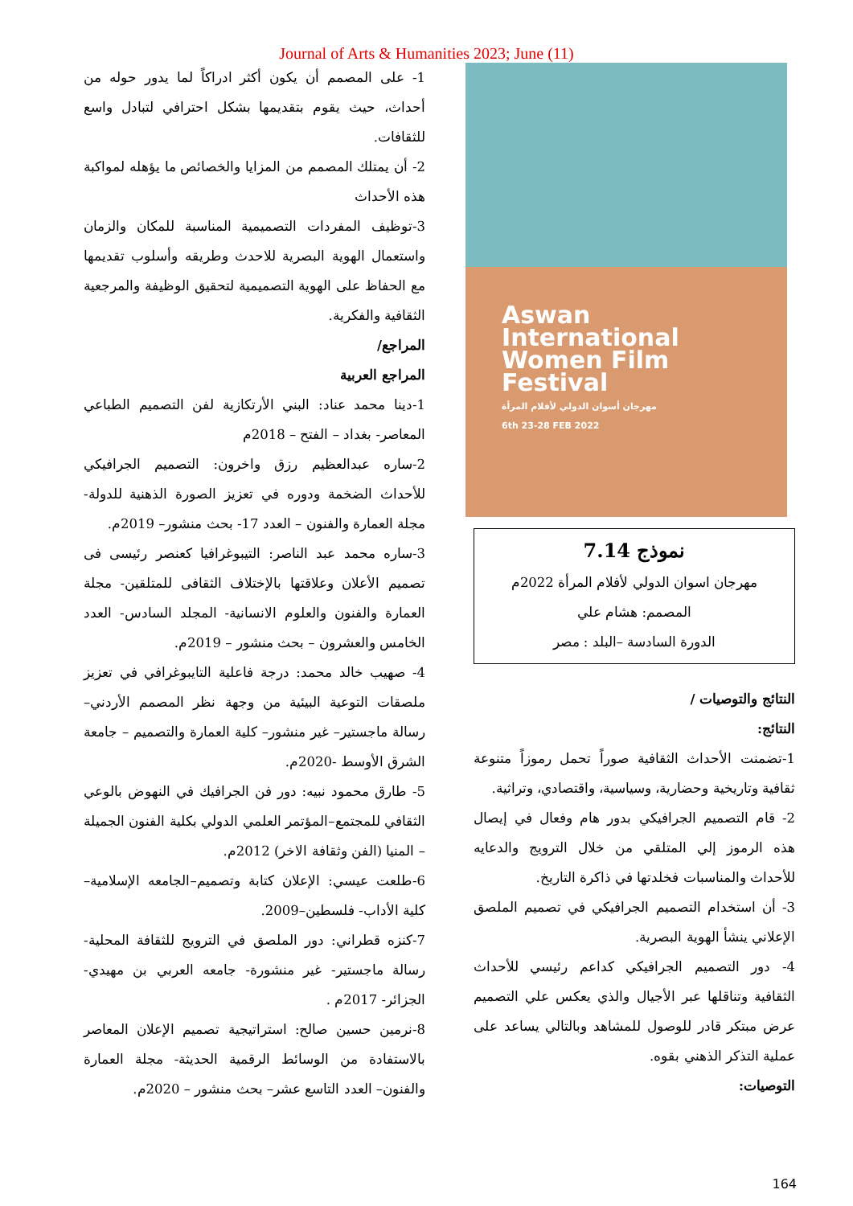Journal of Arts & Humanities 2023; June (11)
Aswan
International
Women Film
Festival
مهرجان أسوان الدولي لأفلام المرأة
6th 23-28 FEB 2022
نموذج 7.14
مهرجان اسوان الدولي لأفلام المرأة 2022م
المصمم: هشام علي
الدورة السادسة –البلد : مصر
النتائج والتوصيات /
النتائج:
1-تضمنت الأحداث الثقافية صوراً تحمل رموزاً متنوعة ثقافية وتاريخية وحضارية، وسياسية، واقتصادي، وتراثية.
2- قام التصميم الجرافيكي بدور هام وفعال في إيصال هذه الرموز إلي المتلقي من خلال الترويج والدعايه للأحداث والمناسبات فخلدتها في ذاكرة التاريخ.
3- أن استخدام التصميم الجرافيكي في تصميم الملصق الإعلاني ينشأ الهوية البصرية.
4- دور التصميم الجرافيكي كداعم رئيسي للأحداث الثقافية وتناقلها عبر الأجيال والذي يعكس علي التصميم عرض مبتكر قادر للوصول للمشاهد وبالتالي يساعد على عملية التذكر الذهني بقوه.
التوصيات:
1- على المصمم أن يكون أكثر ادراكاً لما يدور حوله من أحداث، حيث يقوم بتقديمها بشكل احترافي لتبادل واسع للثقافات.
2- أن يمتلك المصمم من المزايا والخصائص ما يؤهله لمواكبة هذه الأحداث
3-توظيف المفردات التصميمية المناسبة للمكان والزمان واستعمال الهوية البصرية للاحدث وطريقه وأسلوب تقديمها مع الحفاظ على الهوية التصميمية لتحقيق الوظيفة والمرجعية الثقافية والفكرية.
المراجع/
المراجع العربية
1-دينا محمد عناد: البني الأرتكازية لفن التصميم الطباعي المعاصر- بغداد – الفتح – 2018م
2-ساره عبدالعظيم رزق واخرون: التصميم الجرافيكي للأحداث الضخمة ودوره في تعزيز الصورة الذهنية للدولة- مجلة العمارة والفنون – العدد 17- بحث منشور– 2019م.
3-ساره محمد عبد الناصر: التيبوغرافيا كعنصر رئيسى فى تصميم الأعلان وعلاقتها بالإختلاف الثقافى للمتلقين- مجلة العمارة والفنون والعلوم الانسانية- المجلد السادس- العدد الخامس والعشرون – بحث منشور – 2019م.
4- صهيب خالد محمد: درجة فاعلية التايبوغرافي في تعزيز ملصقات التوعية البيئية من وجهة نظر المصمم الأردني– رسالة ماجستير– غير منشور– كلية العمارة والتصميم – جامعة الشرق الأوسط -2020م.
5- طارق محمود نبيه: دور فن الجرافيك في النهوض بالوعي الثقافي للمجتمع–المؤتمر العلمي الدولي بكلية الفنون الجميلة – المنيا (الفن وثقافة الاخر) 2012م.
6-طلعت عيسي: الإعلان كتابة وتصميم–الجامعه الإسلامية–كلية الأداب- فلسطين–2009.
7-كنزه قطراني: دور الملصق في الترويج للثقافة المحلية- رسالة ماجستير- غير منشورة- جامعه العربي بن مهيدي- الجزائر- 2017م .
8-نرمين حسين صالح: استراتيجية تصميم الإعلان المعاصر بالاستفادة من الوسائط الرقمية الحديثة- مجلة العمارة والفنون– العدد التاسع عشر– بحث منشور – 2020م.
164